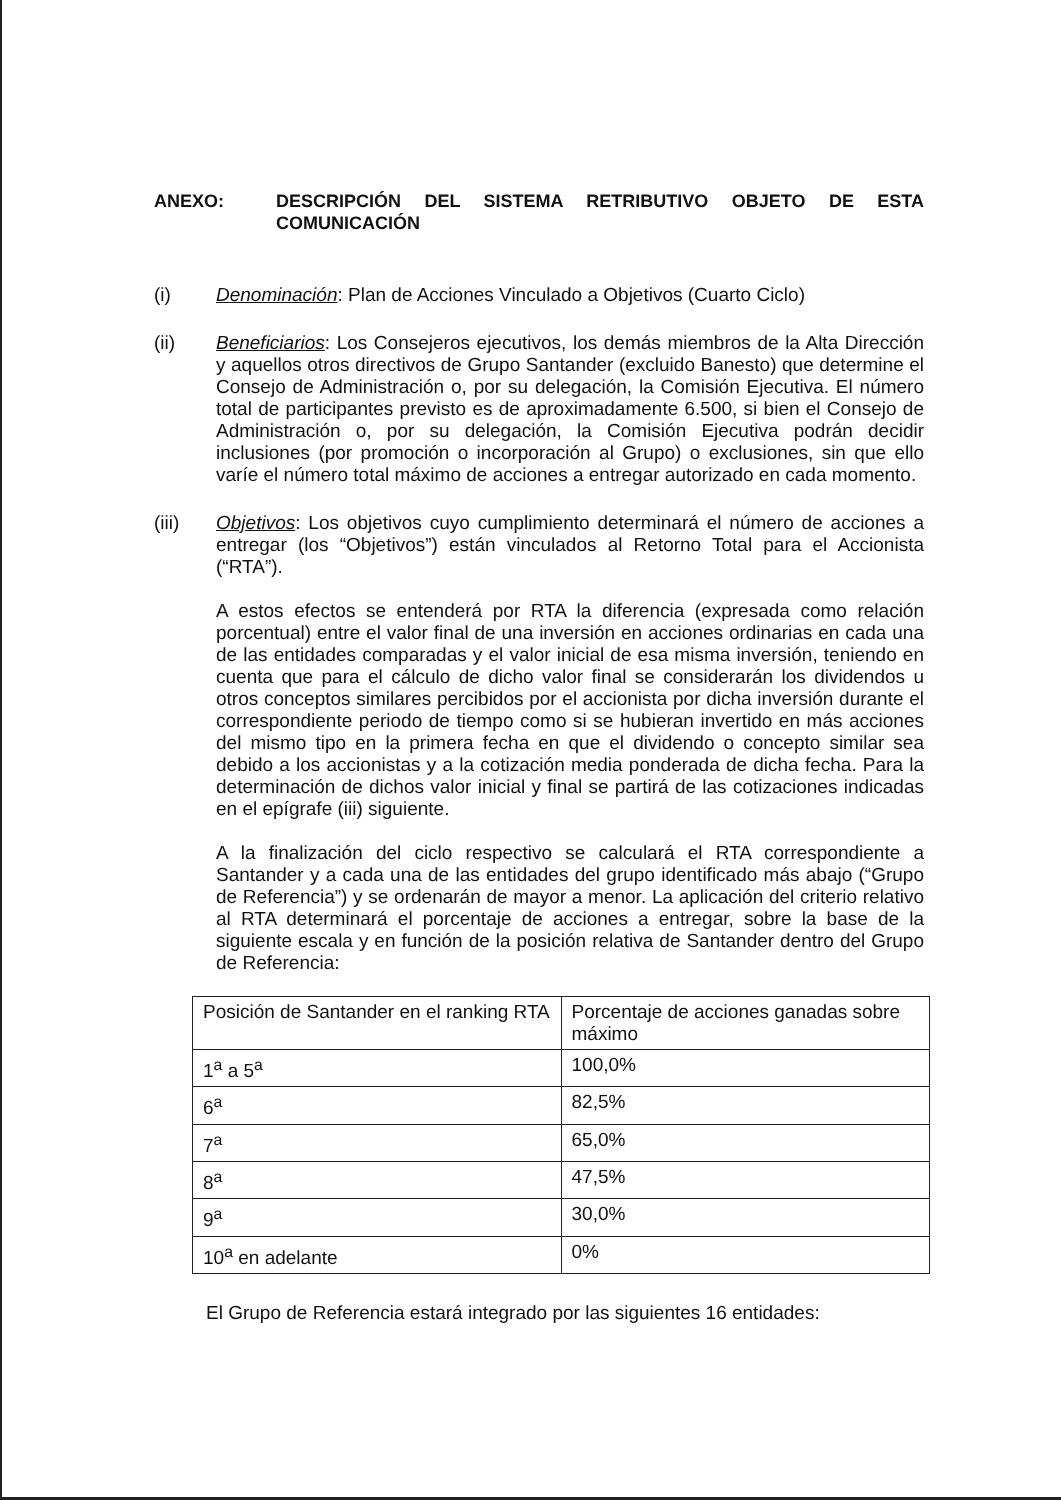ANEXO: DESCRIPCIÓN DEL SISTEMA RETRIBUTIVO OBJETO DE ESTA COMUNICACIÓN
(i) Denominación: Plan de Acciones Vinculado a Objetivos (Cuarto Ciclo)
(ii) Beneficiarios: Los Consejeros ejecutivos, los demás miembros de la Alta Dirección y aquellos otros directivos de Grupo Santander (excluido Banesto) que determine el Consejo de Administración o, por su delegación, la Comisión Ejecutiva. El número total de participantes previsto es de aproximadamente 6.500, si bien el Consejo de Administración o, por su delegación, la Comisión Ejecutiva podrán decidir inclusiones (por promoción o incorporación al Grupo) o exclusiones, sin que ello varíe el número total máximo de acciones a entregar autorizado en cada momento.
(iii) Objetivos: Los objetivos cuyo cumplimiento determinará el número de acciones a entregar (los “Objetivos”) están vinculados al Retorno Total para el Accionista (“RTA”).
A estos efectos se entenderá por RTA la diferencia (expresada como relación porcentual) entre el valor final de una inversión en acciones ordinarias en cada una de las entidades comparadas y el valor inicial de esa misma inversión, teniendo en cuenta que para el cálculo de dicho valor final se considerarán los dividendos u otros conceptos similares percibidos por el accionista por dicha inversión durante el correspondiente periodo de tiempo como si se hubieran invertido en más acciones del mismo tipo en la primera fecha en que el dividendo o concepto similar sea debido a los accionistas y a la cotización media ponderada de dicha fecha. Para la determinación de dichos valor inicial y final se partirá de las cotizaciones indicadas en el epígrafe (iii) siguiente.
A la finalización del ciclo respectivo se calculará el RTA correspondiente a Santander y a cada una de las entidades del grupo identificado más abajo (“Grupo de Referencia”) y se ordenarán de mayor a menor. La aplicación del criterio relativo al RTA determinará el porcentaje de acciones a entregar, sobre la base de la siguiente escala y en función de la posición relativa de Santander dentro del Grupo de Referencia:
| Posición de Santander en el ranking RTA | Porcentaje de acciones ganadas sobre máximo |
| 1<sup>a</sup> a 5<sup>a</sup> | 100,0% |
| 6<sup>a</sup> | 82,5% |
| 7<sup>a</sup> | 65,0% |
| 8<sup>a</sup> | 47,5% |
| 9<sup>a</sup> | 30,0% |
| 10<sup>a</sup> en adelante | 0% |
El Grupo de Referencia estará integrado por las siguientes 16 entidades: